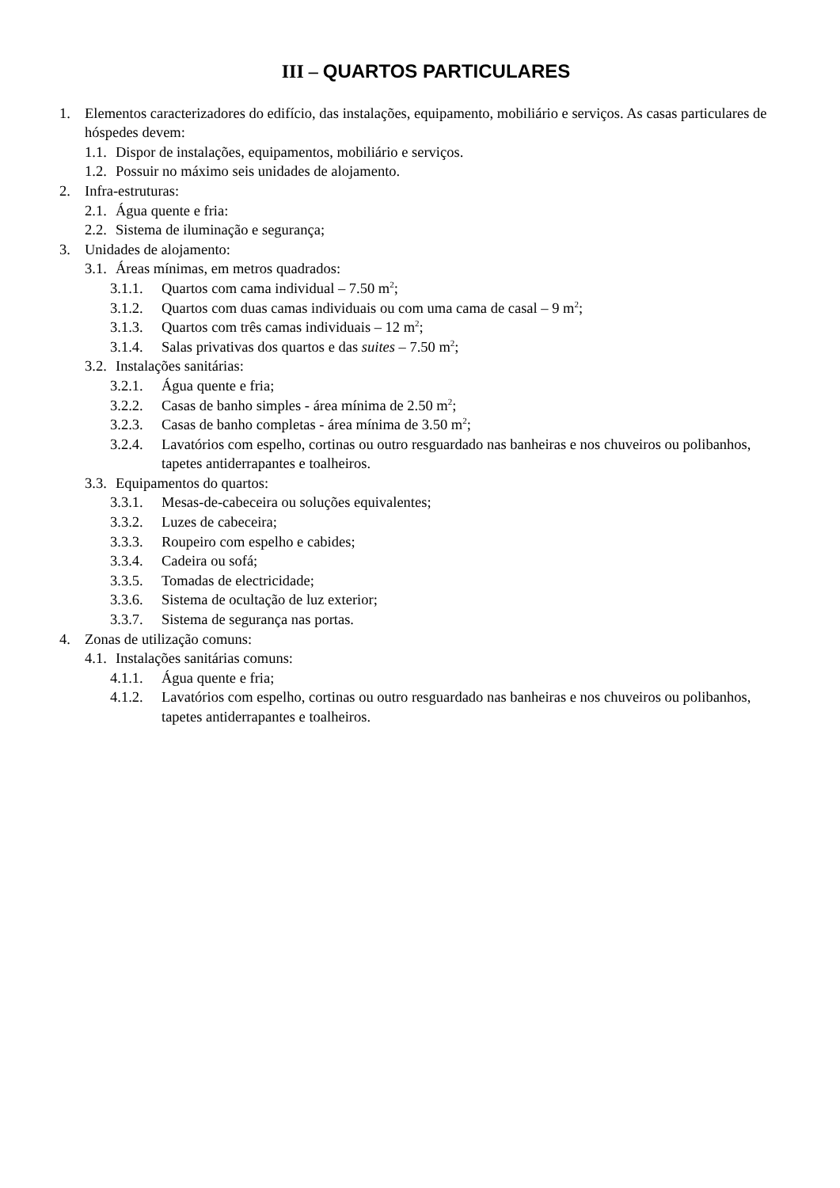III – QUARTOS PARTICULARES
1. Elementos caracterizadores do edifício, das instalações, equipamento, mobiliário e serviços. As casas particulares de hóspedes devem:
1.1. Dispor de instalações, equipamentos, mobiliário e serviços.
1.2. Possuir no máximo seis unidades de alojamento.
2. Infra-estruturas:
2.1. Água quente e fria:
2.2. Sistema de iluminação e segurança;
3. Unidades de alojamento:
3.1. Áreas mínimas, em metros quadrados:
3.1.1. Quartos com cama individual – 7.50 m<sup>2</sup>;
3.1.2. Quartos com duas camas individuais ou com uma cama de casal – 9 m<sup>2</sup>;
3.1.3. Quartos com três camas individuais – 12 m<sup>2</sup>;
3.1.4. Salas privativas dos quartos e das suites – 7.50 m<sup>2</sup>;
3.2. Instalações sanitárias:
3.2.1. Água quente e fria;
3.2.2. Casas de banho simples - área mínima de 2.50 m<sup>2</sup>;
3.2.3. Casas de banho completas - área mínima de 3.50 m<sup>2</sup>;
3.2.4. Lavatórios com espelho, cortinas ou outro resguardado nas banheiras e nos chuveiros ou polibanhos, tapetes antiderrapantes e toalheiros.
3.3. Equipamentos do quartos:
3.3.1. Mesas-de-cabeceira ou soluções equivalentes;
3.3.2. Luzes de cabeceira;
3.3.3. Roupeiro com espelho e cabides;
3.3.4. Cadeira ou sofá;
3.3.5. Tomadas de electricidade;
3.3.6. Sistema de ocultação de luz exterior;
3.3.7. Sistema de segurança nas portas.
4. Zonas de utilização comuns:
4.1. Instalações sanitárias comuns:
4.1.1. Água quente e fria;
4.1.2. Lavatórios com espelho, cortinas ou outro resguardado nas banheiras e nos chuveiros ou polibanhos, tapetes antiderrapantes e toalheiros.